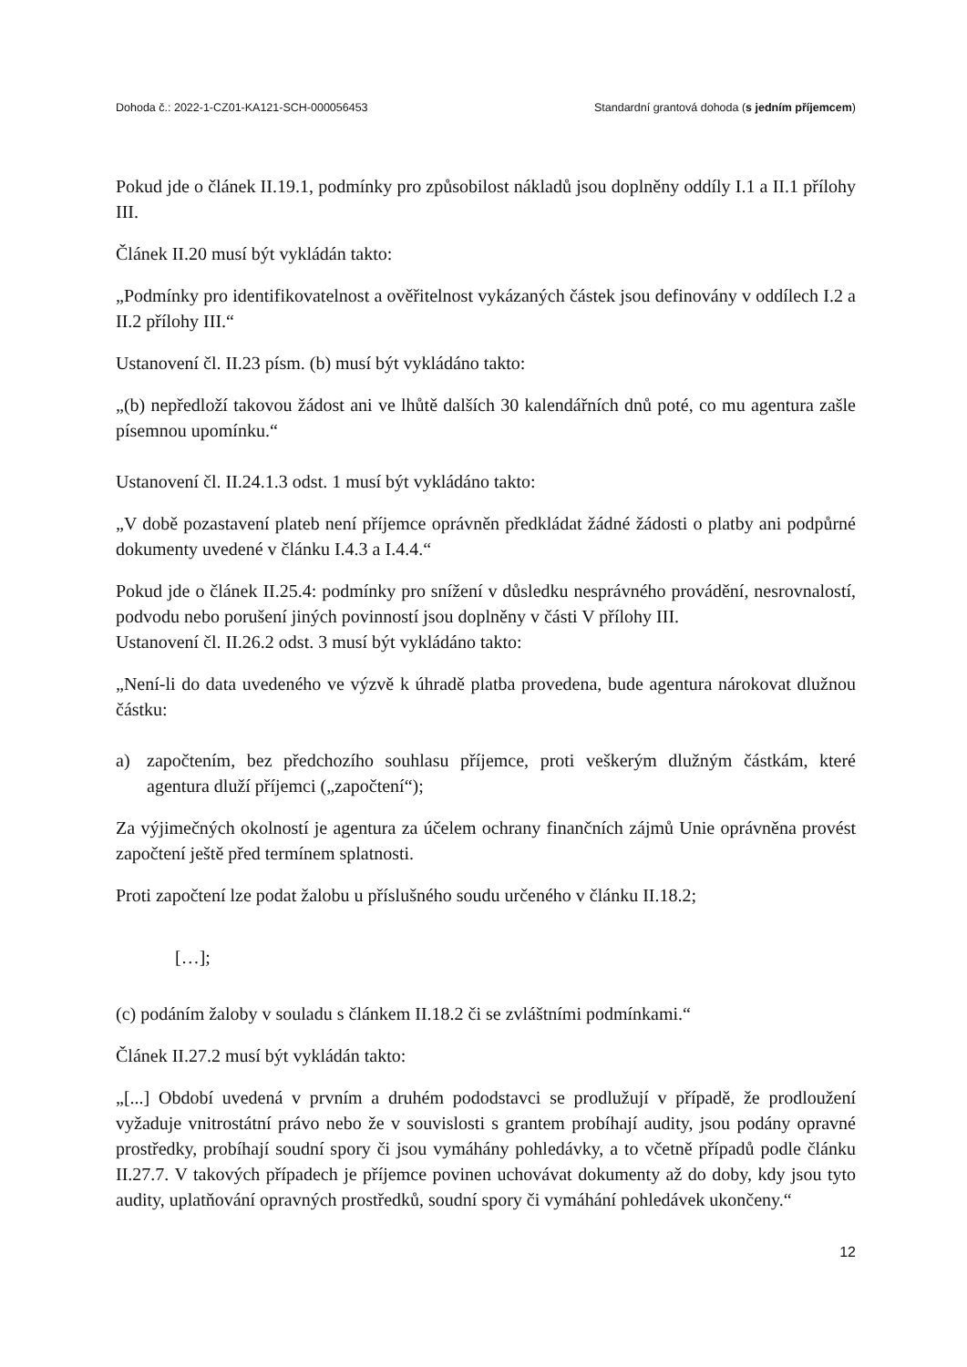Dohoda č.: 2022-1-CZ01-KA121-SCH-000056453 Standardní grantová dohoda (s jedním příjemcem)
Pokud jde o článek II.19.1, podmínky pro způsobilost nákladů jsou doplněny oddíly I.1 a II.1 přílohy III.
Článek II.20 musí být vykládán takto:
„Podmínky pro identifikovatelnost a ověřitelnost vykázaných částek jsou definovány v oddílech I.2 a II.2 přílohy III.“
Ustanovení čl. II.23 písm. (b) musí být vykládáno takto:
„(b) nepředloží takovou žádost ani ve lhůtě dalších 30 kalendářních dnů poté, co mu agentura zašle písemnou upomínku.“
Ustanovení čl. II.24.1.3 odst. 1 musí být vykládáno takto:
„V době pozastavení plateb není příjemce oprávněn předkládat žádné žádosti o platby ani podpůrné dokumenty uvedené v článku I.4.3 a I.4.4.“
Pokud jde o článek II.25.4: podmínky pro snížení v důsledku nesprávného provádění, nesrovnalostí, podvodu nebo porušení jiných povinností jsou doplněny v části V přílohy III.
Ustanovení čl. II.26.2 odst. 3 musí být vykládáno takto:
„Není-li do data uvedeného ve výzvě k úhradě platba provedena, bude agentura nárokovat dlužnou částku:
a) započtením, bez předchozího souhlasu příjemce, proti veškerým dlužným částkám, které agentura dluží příjemci („započtení“);
Za výjimečných okolností je agentura za účelem ochrany finančních zájmů Unie oprávněna provést započtení ještě před termínem splatnosti.
Proti započtení lze podat žalobu u příslušného soudu určeného v článku II.18.2;
[…];
(c) podáním žaloby v souladu s článkem II.18.2 či se zvláštními podmínkami.“
Článek II.27.2 musí být vykládán takto:
„[...] Období uvedená v prvním a druhém pododstavci se prodlužují v případě, že prodloužení vyžaduje vnitrostátní právo nebo že v souvislosti s grantem probíhají audity, jsou podány opravné prostředky, probíhají soudní spory či jsou vymáhány pohledávky, a to včetně případů podle článku II.27.7. V takových případech je příjemce povinen uchovávat dokumenty až do doby, kdy jsou tyto audity, uplatňování opravných prostředků, soudní spory či vymáhání pohledávek ukončeny.“
12